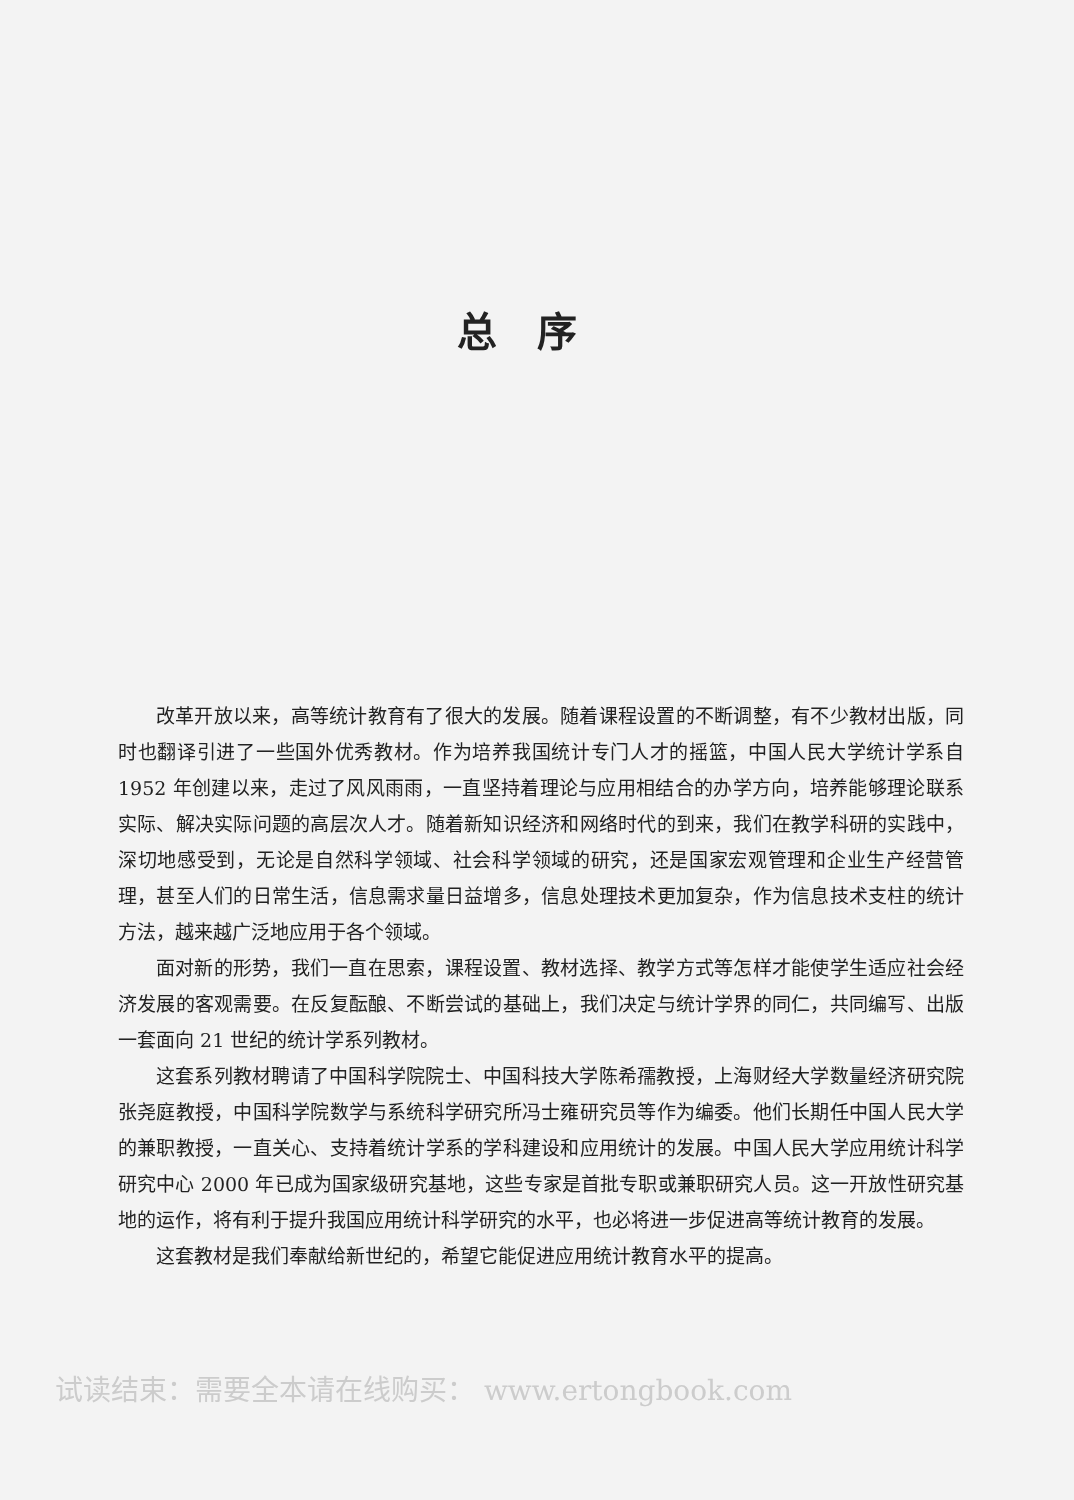总序
改革开放以来，高等统计教育有了很大的发展。随着课程设置的不断调整，有不少教材出版，同时也翻译引进了一些国外优秀教材。作为培养我国统计专门人才的摇篮，中国人民大学统计学系自 1952 年创建以来，走过了风风雨雨，一直坚持着理论与应用相结合的办学方向，培养能够理论联系实际、解决实际问题的高层次人才。随着新知识经济和网络时代的到来，我们在教学科研的实践中，深切地感受到，无论是自然科学领域、社会科学领域的研究，还是国家宏观管理和企业生产经营管理，甚至人们的日常生活，信息需求量日益增多，信息处理技术更加复杂，作为信息技术支柱的统计方法，越来越广泛地应用于各个领域。
面对新的形势，我们一直在思索，课程设置、教材选择、教学方式等怎样才能使学生适应社会经济发展的客观需要。在反复酝酿、不断尝试的基础上，我们决定与统计学界的同仁，共同编写、出版一套面向 21 世纪的统计学系列教材。
这套系列教材聘请了中国科学院院士、中国科技大学陈希孺教授，上海财经大学数量经济研究院张尧庭教授，中国科学院数学与系统科学研究所冯士雍研究员等作为编委。他们长期任中国人民大学的兼职教授，一直关心、支持着统计学系的学科建设和应用统计的发展。中国人民大学应用统计科学研究中心 2000 年已成为国家级研究基地，这些专家是首批专职或兼职研究人员。这一开放性研究基地的运作，将有利于提升我国应用统计科学研究的水平，也必将进一步促进高等统计教育的发展。
这套教材是我们奉献给新世纪的，希望它能促进应用统计教育水平的提高。
试读结束：需要全本请在线购买： www.ertongbook.com